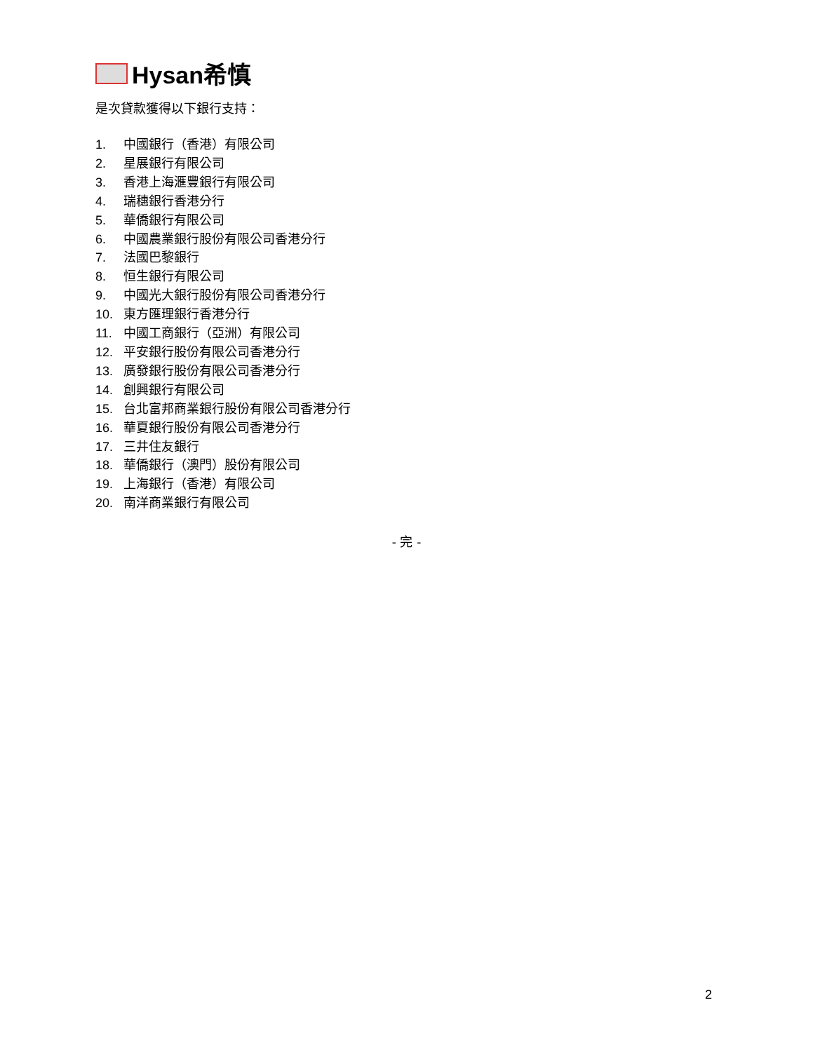Hysan希慎
是次貸款獲得以下銀行支持：
1. 中國銀行（香港）有限公司
2. 星展銀行有限公司
3. 香港上海滙豐銀行有限公司
4. 瑞穗銀行香港分行
5. 華僑銀行有限公司
6. 中國農業銀行股份有限公司香港分行
7. 法國巴黎銀行
8. 恒生銀行有限公司
9. 中國光大銀行股份有限公司香港分行
10. 東方匯理銀行香港分行
11. 中國工商銀行（亞洲）有限公司
12. 平安銀行股份有限公司香港分行
13. 廣發銀行股份有限公司香港分行
14. 創興銀行有限公司
15. 台北富邦商業銀行股份有限公司香港分行
16. 華夏銀行股份有限公司香港分行
17. 三井住友銀行
18. 華僑銀行（澳門）股份有限公司
19. 上海銀行（香港）有限公司
20. 南洋商業銀行有限公司
- 完 -
2